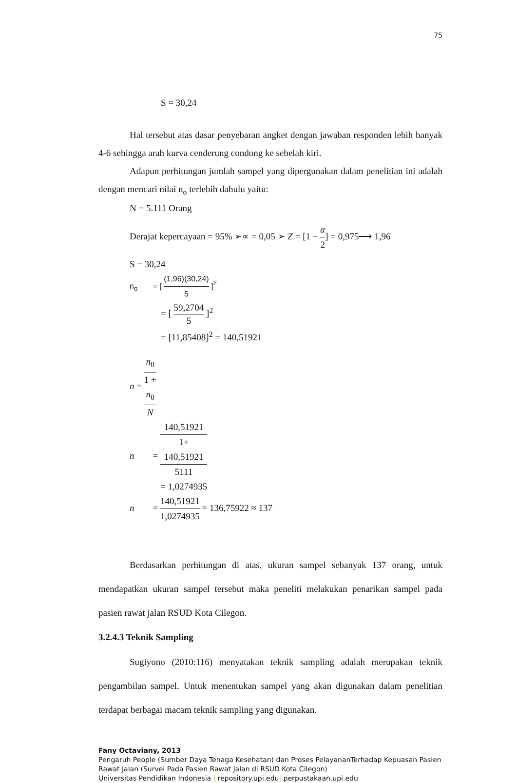75
S = 30,24
Hal tersebut atas dasar penyebaran angket dengan jawaban responden lebih banyak 4-6 sehingga arah kurva cenderung condong ke sebelah kiri.
Adapun perhitungan jumlah sampel yang dipergunakan dalam penelitian ini adalah dengan mencari nilai n<sub>o</sub> terlebih dahulu yaitu:
N = 5.111 Orang
Derajat kepercayaan = 95% ➢∝ = 0,05 ➢ Z = [1 − α 2] = 0,975⟶ 1,96
S = 30,24
n<sub>o</sub> = [ (1,96)(30,24) 5 ]<sup>2</sup>
= [ 59,2704 5 ]<sup>2</sup>
= [11,85408]<sup>2</sup> = 140,51921
n = n<sub>0</sub> 1 +
n<sub>0</sub>
N
n = 140,51921 1+
140,51921
5111
= 1,0274935
n = 140,51921 1,0274935 = 136,75922 ≈ 137
Berdasarkan perhitungan di atas, ukuran sampel sebanyak 137 orang, untuk mendapatkan ukuran sampel tersebut maka peneliti melakukan penarikan sampel pada pasien rawat jalan RSUD Kota Cilegon.
3.2.4.3 Teknik Sampling
Sugiyono (2010:116) menyatakan teknik sampling adalah merupakan teknik pengambilan sampel. Untuk menentukan sampel yang akan digunakan dalam penelitian terdapat berbagai macam teknik sampling yang digunakan.
Fany Octaviany, 2013
Pengaruh People (Sumber Daya Tenaga Kesehatan) dan Proses PelayananTerhadap Kepuasan Pasien Rawat Jalan (Survei Pada Pasien Rawat Jalan di RSUD Kota Cilegon)
Universitas Pendidikan Indonesia | repository.upi.edu| perpustakaan.upi.edu